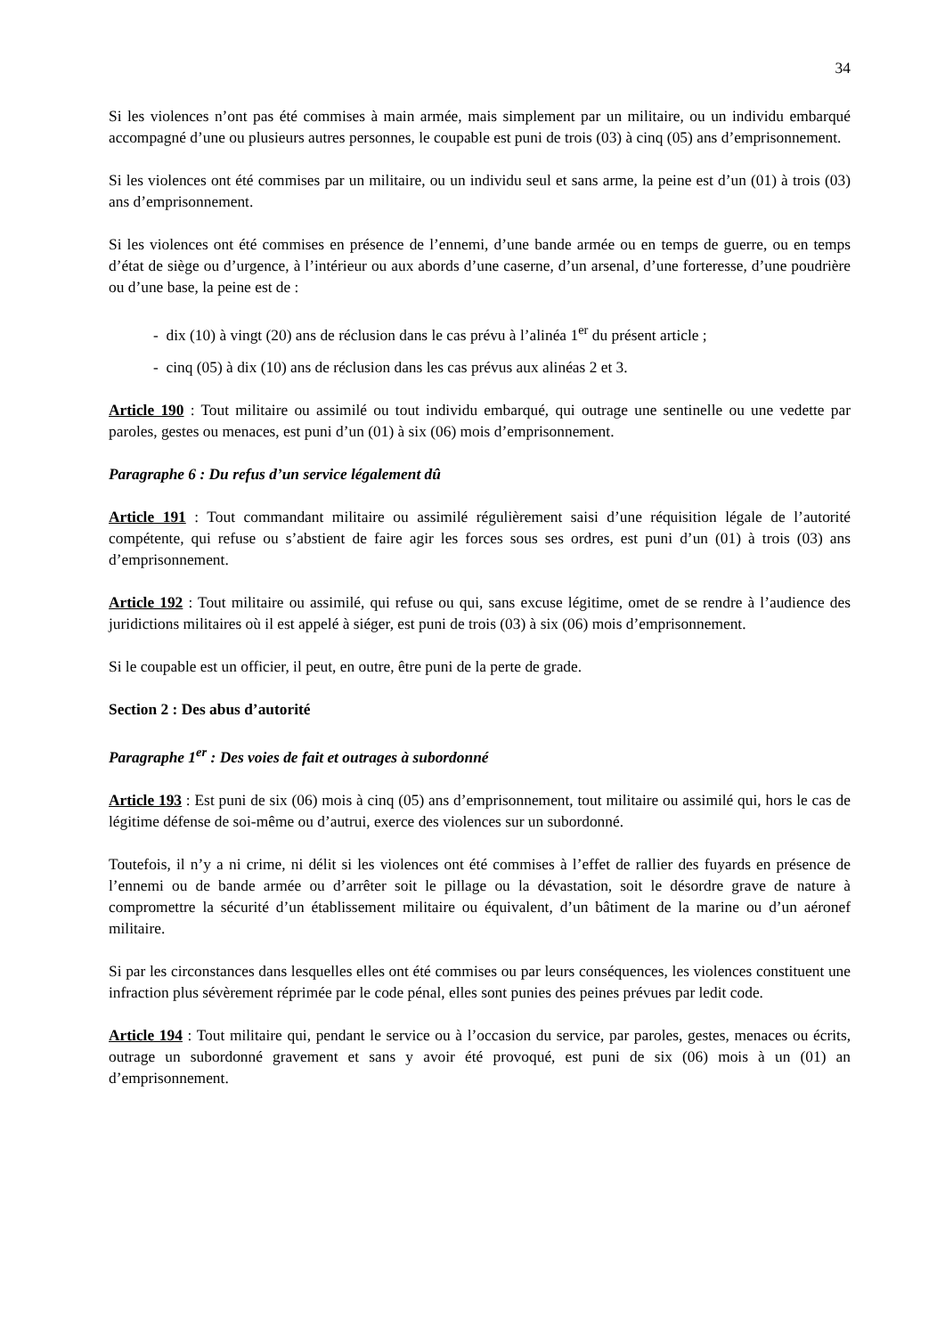34
Si les violences n’ont pas été commises à main armée, mais simplement par un militaire, ou un individu embarqué accompagné d’une ou plusieurs autres personnes, le coupable est puni de trois (03) à cinq (05) ans d’emprisonnement.
Si les violences ont été commises par un militaire, ou un individu seul et sans arme, la peine est d’un (01) à trois (03) ans d’emprisonnement.
Si les violences ont été commises en présence de l’ennemi, d’une bande armée ou en temps de guerre, ou en temps d’état de siège ou d’urgence, à l’intérieur ou aux abords d’une caserne, d’un arsenal, d’une forteresse, d’une poudrière ou d’une base, la peine est de :
- dix (10) à vingt (20) ans de réclusion dans le cas prévu à l’alinéa 1<sup>er</sup> du présent article ;
- cinq (05) à dix (10) ans de réclusion dans les cas prévus aux alinéas 2 et 3.
Article 190 : Tout militaire ou assimilé ou tout individu embarqué, qui outrage une sentinelle ou une vedette par paroles, gestes ou menaces, est puni d’un (01) à six (06) mois d’emprisonnement.
Paragraphe 6 : Du refus d’un service légalement dû
Article 191 : Tout commandant militaire ou assimilé régulièrement saisi d’une réquisition légale de l’autorité compétente, qui refuse ou s’abstient de faire agir les forces sous ses ordres, est puni d’un (01) à trois (03) ans d’emprisonnement.
Article 192 : Tout militaire ou assimilé, qui refuse ou qui, sans excuse légitime, omet de se rendre à l’audience des juridictions militaires où il est appelé à siéger, est puni de trois (03) à six (06) mois d’emprisonnement.
Si le coupable est un officier, il peut, en outre, être puni de la perte de grade.
Section 2 : Des abus d’autorité
Paragraphe 1<sup>er</sup> : Des voies de fait et outrages à subordonné
Article 193 : Est puni de six (06) mois à cinq (05) ans d’emprisonnement, tout militaire ou assimilé qui, hors le cas de légitime défense de soi-même ou d’autrui, exerce des violences sur un subordonné.
Toutefois, il n’y a ni crime, ni délit si les violences ont été commises à l’effet de rallier des fuyards en présence de l’ennemi ou de bande armée ou d’arrêter soit le pillage ou la dévastation, soit le désordre grave de nature à compromettre la sécurité d’un établissement militaire ou équivalent, d’un bâtiment de la marine ou d’un aéronef militaire.
Si par les circonstances dans lesquelles elles ont été commises ou par leurs conséquences, les violences constituent une infraction plus sévèrement réprimée par le code pénal, elles sont punies des peines prévues par ledit code.
Article 194 : Tout militaire qui, pendant le service ou à l’occasion du service, par paroles, gestes, menaces ou écrits, outrage un subordonné gravement et sans y avoir été provoqué, est puni de six (06) mois à un (01) an d’emprisonnement.